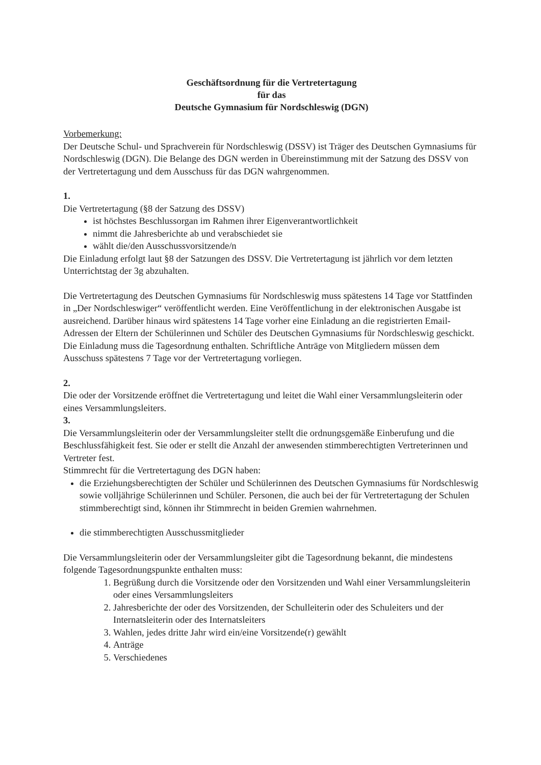Geschäftsordnung für die Vertretertagung
für das
Deutsche Gymnasium für Nordschleswig (DGN)
Vorbemerkung:
Der Deutsche Schul- und Sprachverein für Nordschleswig (DSSV) ist Träger des Deutschen Gymnasiums für Nordschleswig (DGN). Die Belange des DGN werden in Übereinstimmung mit der Satzung des DSSV von der Vertretertagung und dem Ausschuss für das DGN wahrgenommen.
1.
Die Vertretertagung (§8 der Satzung des DSSV)
ist höchstes Beschlussorgan im Rahmen ihrer Eigenverantwortlichkeit
nimmt die Jahresberichte ab und verabschiedet sie
wählt die/den Ausschussvorsitzende/n
Die Einladung erfolgt laut §8 der Satzungen des DSSV. Die Vertretertagung ist jährlich vor dem letzten Unterrichtstag der 3g abzuhalten.
Die Vertretertagung des Deutschen Gymnasiums für Nordschleswig muss spätestens 14 Tage vor Stattfinden in „Der Nordschleswiger“ veröffentlicht werden. Eine Veröffentlichung in der elektronischen Ausgabe ist ausreichend. Darüber hinaus wird spätestens 14 Tage vorher eine Einladung an die registrierten Email-Adressen der Eltern der Schülerinnen und Schüler des Deutschen Gymnasiums für Nordschleswig geschickt. Die Einladung muss die Tagesordnung enthalten. Schriftliche Anträge von Mitgliedern müssen dem Ausschuss spätestens 7 Tage vor der Vertretertagung vorliegen.
2.
Die oder der Vorsitzende eröffnet die Vertretertagung und leitet die Wahl einer Versammlungsleiterin oder eines Versammlungsleiters.
3.
Die Versammlungsleiterin oder der Versammlungsleiter stellt die ordnungsgemäße Einberufung und die Beschlussfähigkeit fest. Sie oder er stellt die Anzahl der anwesenden stimmberechtigten Vertreterinnen und Vertreter fest.
Stimmrecht für die Vertretertagung des DGN haben:
die Erziehungsberechtigten der Schüler und Schülerinnen des Deutschen Gymnasiums für Nordschleswig sowie volljährige Schülerinnen und Schüler. Personen, die auch bei der für Vertretertagung der Schulen stimmberechtigt sind, können ihr Stimmrecht in beiden Gremien wahrnehmen.
die stimmberechtigten Ausschussmitglieder
Die Versammlungsleiterin oder der Versammlungsleiter gibt die Tagesordnung bekannt, die mindestens folgende Tagesordnungspunkte enthalten muss:
1. Begrüßung durch die Vorsitzende oder den Vorsitzenden und Wahl einer Versammlungsleiterin oder eines Versammlungsleiters
2. Jahresberichte der oder des Vorsitzenden, der Schulleiterin oder des Schuleiters und der Internatsleiterin oder des Internatsleiters
3. Wahlen, jedes dritte Jahr wird ein/eine Vorsitzende(r) gewählt
4. Anträge
5. Verschiedenes